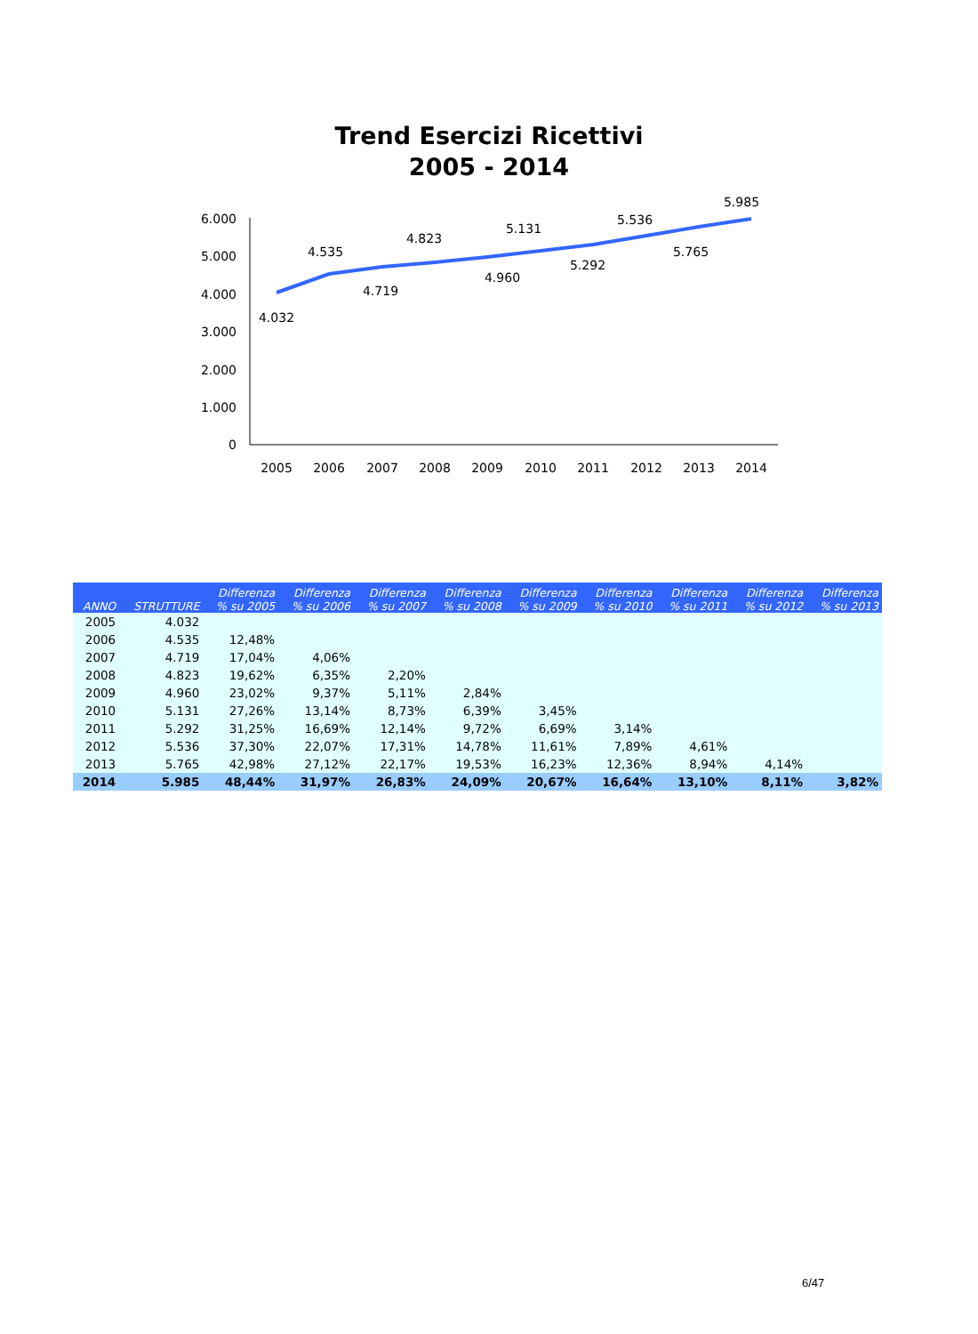Trend Esercizi Ricettivi
2005 - 2014
0
1.000
2.000
3.000
4.000
5.000
6.000
2005
2006
2007
2008
2009
2010
2011
2012
2013
2014
4.032
4.535
4.719
4.823
4.960
5.131
5.292
5.536
5.765
5.985
| ANNO | STRUTTURE | Differenza % su 2005 | Differenza % su 2006 | Differenza % su 2007 | Differenza % su 2008 | Differenza % su 2009 | Differenza % su 2010 | Differenza % su 2011 | Differenza % su 2012 | Differenza % su 2013 |
| --- | --- | --- | --- | --- | --- | --- | --- | --- | --- | --- |
| 2005 | 4.032 | | | | | | | | | |
| 2006 | 4.535 | 12,48% | | | | | | | | |
| 2007 | 4.719 | 17,04% | 4,06% | | | | | | | |
| 2008 | 4.823 | 19,62% | 6,35% | 2,20% | | | | | | |
| 2009 | 4.960 | 23,02% | 9,37% | 5,11% | 2,84% | | | | | |
| 2010 | 5.131 | 27,26% | 13,14% | 8,73% | 6,39% | 3,45% | | | | |
| 2011 | 5.292 | 31,25% | 16,69% | 12,14% | 9,72% | 6,69% | 3,14% | | | |
| 2012 | 5.536 | 37,30% | 22,07% | 17,31% | 14,78% | 11,61% | 7,89% | 4,61% | | |
| 2013 | 5.765 | 42,98% | 27,12% | 22,17% | 19,53% | 16,23% | 12,36% | 8,94% | 4,14% | |
| 2014 | 5.985 | 48,44% | 31,97% | 26,83% | 24,09% | 20,67% | 16,64% | 13,10% | 8,11% | 3,82% |
6/47